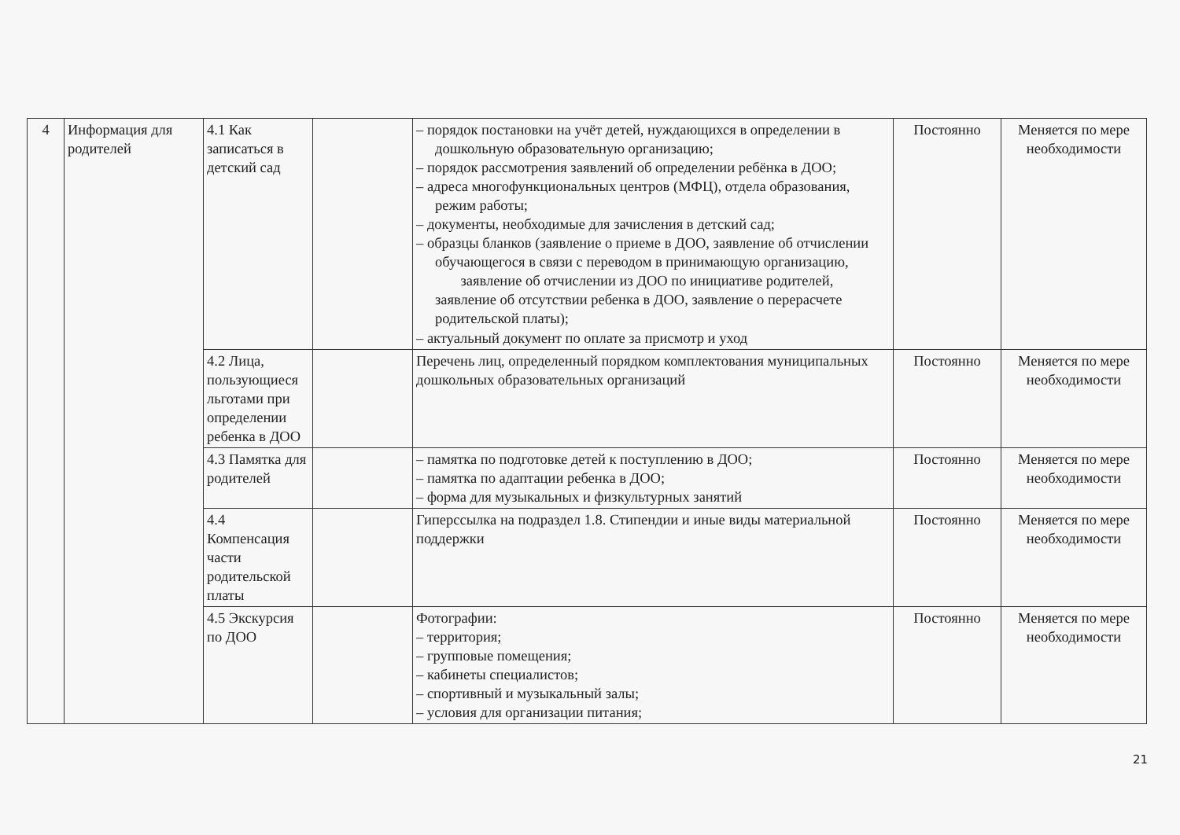| 4 | Информация для родителей | 4.1 Как записаться в детский сад | | – порядок постановки на учёт детей, нуждающихся в определении в дошкольную образовательную организацию; – порядок рассмотрения заявлений об определении ребёнка в ДОО; – адреса многофункциональных центров (МФЦ), отдела образования, режим работы; – документы, необходимые для зачисления в детский сад; – образцы бланков (заявление о приеме в ДОО, заявление об отчислении обучающегося в связи с переводом в принимающую организацию, заявление об отчислении из ДОО по инициативе родителей, заявление об отсутствии ребенка в ДОО, заявление о перерасчете родительской платы); – актуальный документ по оплате за присмотр и уход | Постоянно | Меняется по мере необходимости |
| | | 4.2 Лица, пользующиеся льготами при определении ребенка в ДОО | | Перечень лиц, определенный порядком комплектования муниципальных дошкольных образовательных организаций | Постоянно | Меняется по мере необходимости |
| | | 4.3 Памятка для родителей | | – памятка по подготовке детей к поступлению в ДОО; – памятка по адаптации ребенка в ДОО; – форма для музыкальных и физкультурных занятий | Постоянно | Меняется по мере необходимости |
| | | 4.4 Компенсация части родительской платы | | Гиперссылка на подраздел 1.8. Стипендии и иные виды материальной поддержки | Постоянно | Меняется по мере необходимости |
| | | 4.5 Экскурсия по ДОО | | Фотографии: – территория; – групповые помещения; – кабинеты специалистов; – спортивный и музыкальный залы; – условия для организации питания; | Постоянно | Меняется по мере необходимости |
21